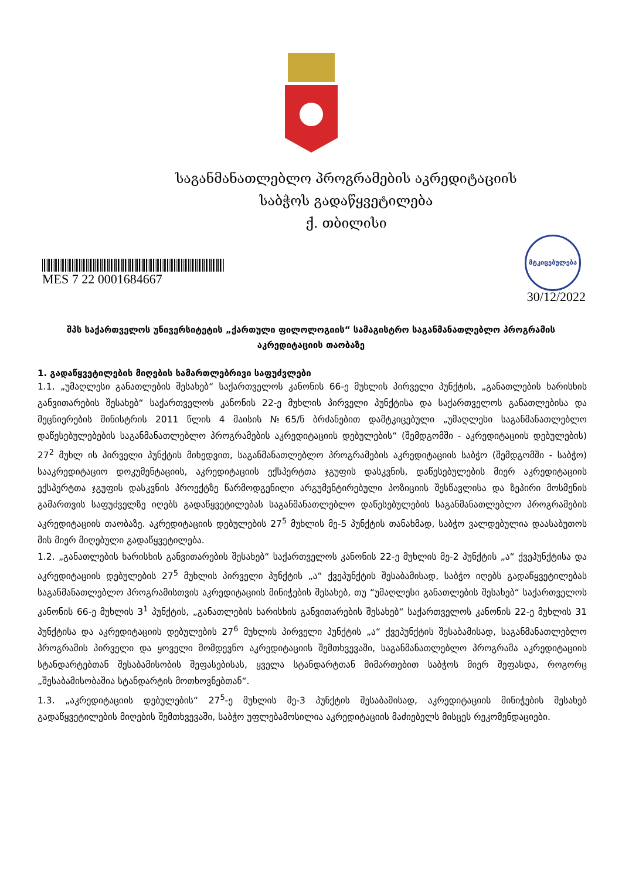საგანმანათლებლო პროგრამების აკრედიტაციის
საბჭოს გადაწყვეტილება
ქ. თბილისი
მტკიცებულება
MES 7 22 0001684667
30/12/2022
შპს საქართველოს უნივერსიტეტის „ქართული ფილოლოგიის“ სამაგისტრო საგანმანათლებლო პროგრამის აკრედიტაციის თაობაზე
1. გადაწყვეტილების მიღების სამართლებრივი საფუძვლები
1.1. „უმაღლესი განათლების შესახებ“ საქართველოს კანონის 66-ე მუხლის პირველი პუნქტის, „განათლების ხარისხის განვითარების შესახებ“ საქართველოს კანონის 22-ე მუხლის პირველი პუნქტისა და საქართველოს განათლებისა და მეცნიერების მინისტრის 2011 წლის 4 მაისის №65/ნ ბრძანებით დამტკიცებული „უმაღლესი საგანმანათლებლო დაწესებულებების საგანმანათლებლო პროგრამების აკრედიტაციის დებულების“ (შემდგომში - აკრედიტაციის დებულების) 27<sup>2</sup> მუხლ ის პირველი პუნქტის მიხედვით, საგანმანათლებლო პროგრამების აკრედიტაციის საბჭო (შემდგომში - საბჭო) სააკრედიტაციო დოკუმენტაციის, აკრედიტაციის ექსპერტთა ჯგუფის დასკვნის, დაწესებულების მიერ აკრედიტაციის ექსპერტთა ჯგუფის დასკვნის პროექტზე წარმოდგენილი არგუმენტირებული პოზიციის შესწავლისა და ზეპირი მოსმენის გამართვის საფუძველზე იღებს გადაწყვეტილებას საგანმანათლებლო დაწესებულების საგანმანათლებლო პროგრამების აკრედიტაციის თაობაზე. აკრედიტაციის დებულების 27<sup>5</sup> მუხლის მე-5 პუნქტის თანახმად, საბჭო ვალდებულია დაასაბუთოს მის მიერ მიღებული გადაწყვეტილება.
1.2. „განათლების ხარისხის განვითარების შესახებ“ საქართველოს კანონის 22-ე მუხლის მე-2 პუნქტის „ა“ ქვეპუნქტისა და აკრედიტაციის დებულების 27<sup>5</sup> მუხლის პირველი პუნქტის „ა“ ქვეპუნქტის შესაბამისად, საბჭო იღებს გადაწყვეტილებას საგანმანათლებლო პროგრამისთვის აკრედიტაციის მინიჭების შესახებ, თუ “უმაღლესი განათლების შესახებ“ საქართველოს კანონის 66-ე მუხლის 3<sup>1</sup> პუნქტის, „განათლების ხარისხის განვითარების შესახებ“ საქართველოს კანონის 22-ე მუხლის 31 პუნქტისა და აკრედიტაციის დებულების 27<sup>6</sup> მუხლის პირველი პუნქტის „ა“ ქვეპუნქტის შესაბამისად, საგანმანათლებლო პროგრამის პირველი და ყოველი მომდევნო აკრედიტაციის შემთხვევაში, საგანმანათლებლო პროგრამა აკრედიტაციის სტანდარტებთან შესაბამისობის შეფასებისას, ყველა სტანდარტთან მიმართებით საბჭოს მიერ შეფასდა, როგორც „შესაბამისობაშია სტანდარტის მოთხოვნებთან“.
1.3. „აკრედიტაციის დებულების“ 27<sup>5</sup>-ე მუხლის მე-3 პუნქტის შესაბამისად, აკრედიტაციის მინიჭების შესახებ გადაწყვეტილების მიღების შემთხვევაში, საბჭო უფლებამოსილია აკრედიტაციის მაძიებელს მისცეს რეკომენდაციები.